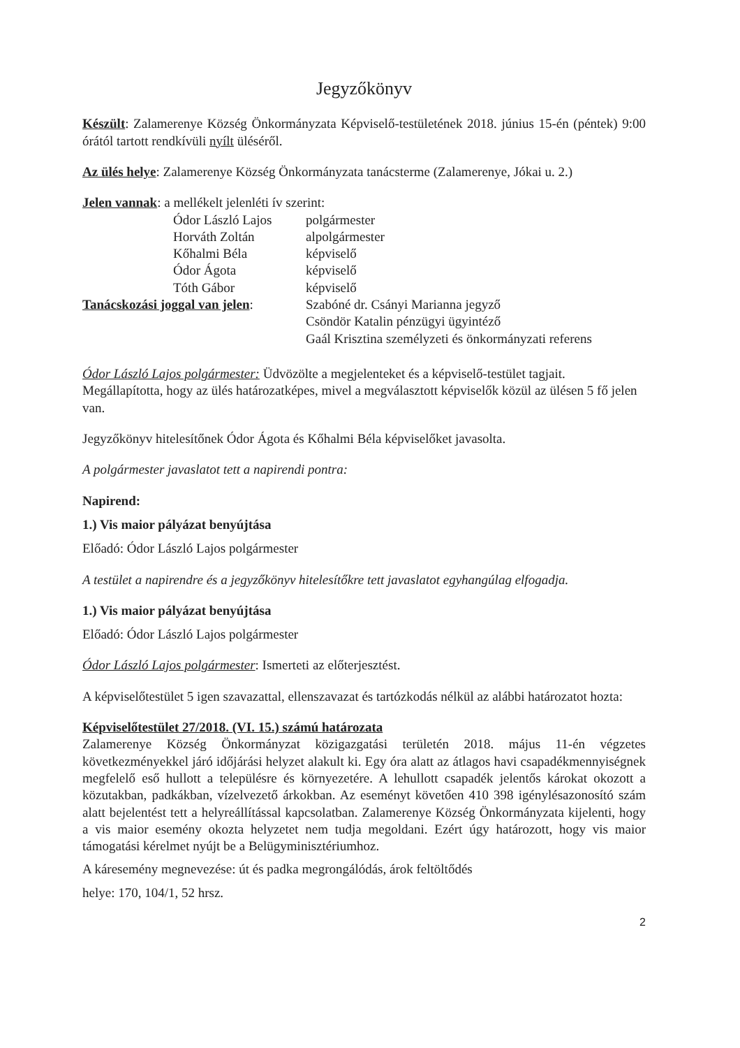Jegyzőkönyv
Készült: Zalamerenye Község Önkormányzata Képviselő-testületének 2018. június 15-én (péntek) 9:00 órától tartott rendkívüli nyílt üléséről.
Az ülés helye: Zalamerenye Község Önkormányzata tanácsterme (Zalamerenye, Jókai u. 2.)
Jelen vannak: a mellékelt jelenléti ív szerint:
| | Ódor László Lajos | polgármester |
| | Horváth Zoltán | alpolgármester |
| | Kőhalmi Béla | képviselő |
| | Ódor Ágota | képviselő |
| | Tóth Gábor | képviselő |
| Tanácskozási joggal van jelen : | | Szabóné dr. Csányi Marianna jegyző Csöndör Katalin pénzügyi ügyintéző Gaál Krisztina személyzeti és önkormányzati referens |
Ódor László Lajos polgármester: Üdvözölte a megjelenteket és a képviselő-testület tagjait. Megállapította, hogy az ülés határozatképes, mivel a megválasztott képviselők közül az ülésen 5 fő jelen van.
Jegyzőkönyv hitelesítőnek Ódor Ágota és Kőhalmi Béla képviselőket javasolta.
A polgármester javaslatot tett a napirendi pontra:
Napirend:
1.) Vis maior pályázat benyújtása
Előadó: Ódor László Lajos polgármester
A testület a napirendre és a jegyzőkönyv hitelesítőkre tett javaslatot egyhangúlag elfogadja.
1.) Vis maior pályázat benyújtása
Előadó: Ódor László Lajos polgármester
Ódor László Lajos polgármester: Ismerteti az előterjesztést.
A képviselőtestület 5 igen szavazattal, ellenszavazat és tartózkodás nélkül az alábbi határozatot hozta:
Képviselőtestület 27/2018. (VI. 15.) számú határozata
Zalamerenye Község Önkormányzat közigazgatási területén 2018. május 11-én végzetes következményekkel járó időjárási helyzet alakult ki. Egy óra alatt az átlagos havi csapadékmennyiségnek megfelelő eső hullott a településre és környezetére. A lehullott csapadék jelentős károkat okozott a közutakban, padkákban, vízelvezető árkokban. Az eseményt követően 410 398 igénylésazonosító szám alatt bejelentést tett a helyreállítással kapcsolatban. Zalamerenye Község Önkormányzata kijelenti, hogy a vis maior esemény okozta helyzetet nem tudja megoldani. Ezért úgy határozott, hogy vis maior támogatási kérelmet nyújt be a Belügyminisztériumhoz.
A káresemény megnevezése: út és padka megrongálódás, árok feltöltődés
helye: 170, 104/1, 52 hrsz.
2